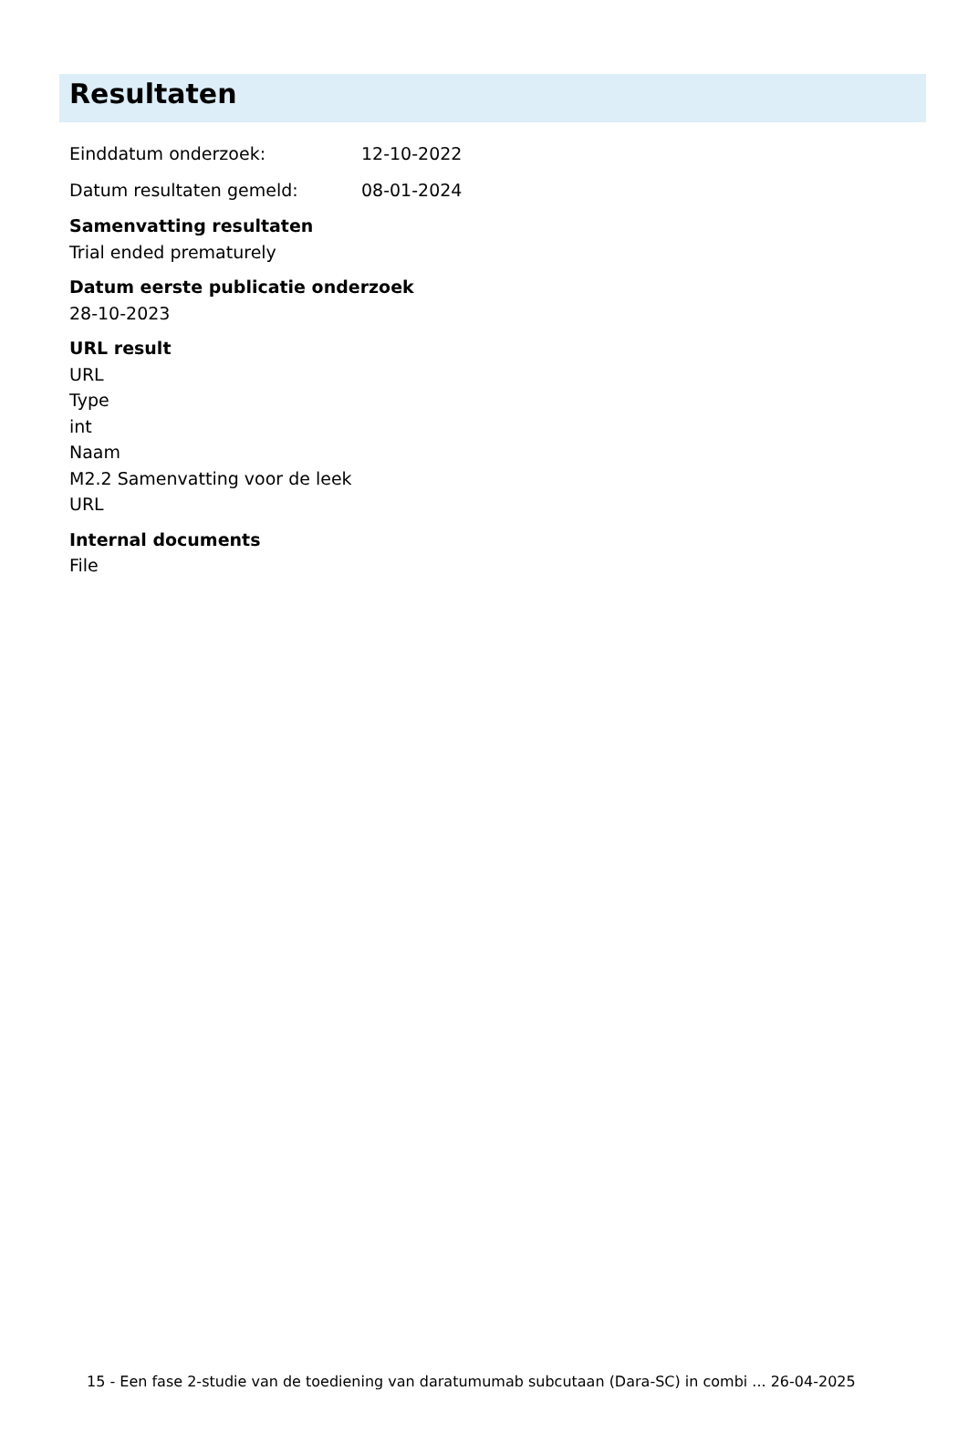Resultaten
Einddatum onderzoek: 12-10-2022
Datum resultaten gemeld: 08-01-2024
Samenvatting resultaten
Trial ended prematurely
Datum eerste publicatie onderzoek
28-10-2023
URL result
URL
Type
int
Naam
M2.2 Samenvatting voor de leek
URL
Internal documents
File
15 - Een fase 2-studie van de toediening van daratumumab subcutaan (Dara-SC) in combi ... 26-04-2025